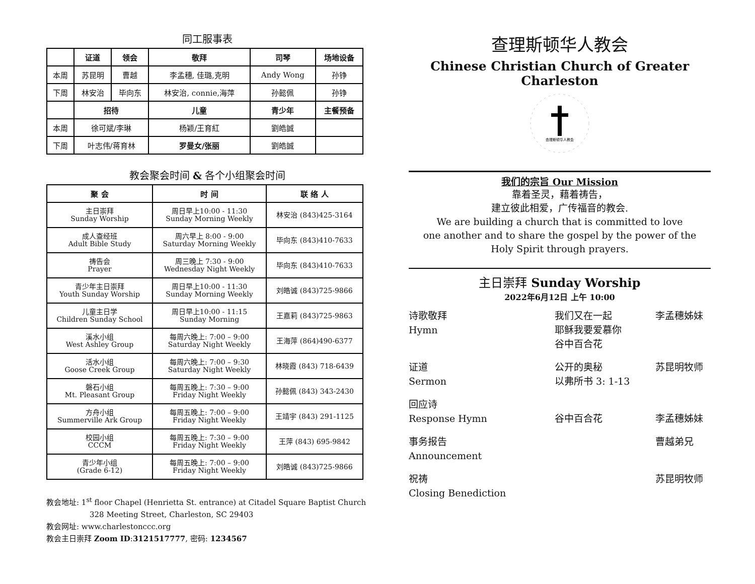同工服事表
| | 证道 | 领会 | 敬拜 | 司琴 | 场地设备 |
| --- | --- | --- | --- | --- | --- |
| 本周 | 苏昆明 | 曹越 | 李孟穗, 佳璐,克明 | Andy Wong | 孙铮 |
| 下周 | 林安治 | 毕向东 | 林安治, connie,海萍 | 孙懿佩 | 孙铮 |
| | 招待 | | 儿童 | 青少年 | 主餐预备 |
| 本周 | 徐可斌/李琳 | | 杨颖/王育紅 | 劉皓誠 | |
| 下周 | 叶志伟/蒋育林 | | 罗曼女/张丽 | 劉皓誠 | |
教会聚会时间 & 各个小组聚会时间
| 聚 会 | 时 间 | 联 络 人 |
| --- | --- | --- |
| 主日崇拜 Sunday Worship | 周日早上10:00 - 11:30 Sunday Morning Weekly | 林安治 (843)425-3164 |
| 成人查经班 Adult Bible Study | 周六早上 8:00 - 9:00 Saturday Morning Weekly | 毕向东 (843)410-7633 |
| 祷告会 Prayer | 周三晚上 7:30 - 9:00 Wednesday Night Weekly | 毕向东 (843)410-7633 |
| 青少年主日崇拜 Youth Sunday Worship | 周日早上10:00 - 11:30 Sunday Morning Weekly | 刘皓诚 (843)725-9866 |
| 儿童主日学 Children Sunday School | 周日早上10:00 - 11:15 Sunday Morning | 王嘉莉 (843)725-9863 |
| 溪水小组 West Ashley Group | 每周六晚上: 7:00 – 9:00 Saturday Night Weekly | 王海萍 (864)490-6377 |
| 活水小组 Goose Creek Group | 每周六晚上: 7:00 – 9:30 Saturday Night Weekly | 林晓霞 (843) 718-6439 |
| 磐石小组 Mt. Pleasant Group | 每周五晚上: 7:30 – 9:00 Friday Night Weekly | 孙懿佩 (843) 343-2430 |
| 方舟小组 Summerville Ark Group | 每周五晚上: 7:00 – 9:00 Friday Night Weekly | 王靖宇 (843) 291-1125 |
| 校园小组 CCCM | 每周五晚上: 7:30 – 9:00 Friday Night Weekly | 王萍 (843) 695-9842 |
| 青少年小组 (Grade 6-12) | 每周五晚上: 7:00 – 9:00 Friday Night Weekly | 刘皓诚 (843)725-9866 |
教会地址: 1<sup>st</sup> floor Chapel (Henrietta St. entrance) at Citadel Square Baptist Church
328 Meeting Street, Charleston, SC 29403
教会网址: www.charlestonccc.org
教会主日崇拜 Zoom ID:3121517777, 密码: 1234567
查理斯顿华人教会
Chinese Christian Church of Greater Charleston
查理斯顿华人教会
我们的宗旨 Our Mission
靠着圣灵，藉着祷告，
建立彼此相爱，广传福音的教会.
We are building a church that is committed to love
one another and to share the gospel by the power of the
Holy Spirit through prayers.
主日崇拜 Sunday Worship
2022年6月12日 上午 10:00
诗歌敬拜
Hymn
我们又在一起
耶稣我要爱慕你
谷中百合花
李孟穗姊妹
证道
Sermon
公开的奥秘
以弗所书 3: 1-13
苏昆明牧师
回应诗
Response Hymn
谷中百合花
李孟穗姊妹
事务报告
Announcement
曹越弟兄
祝祷
Closing Benediction
苏昆明牧师